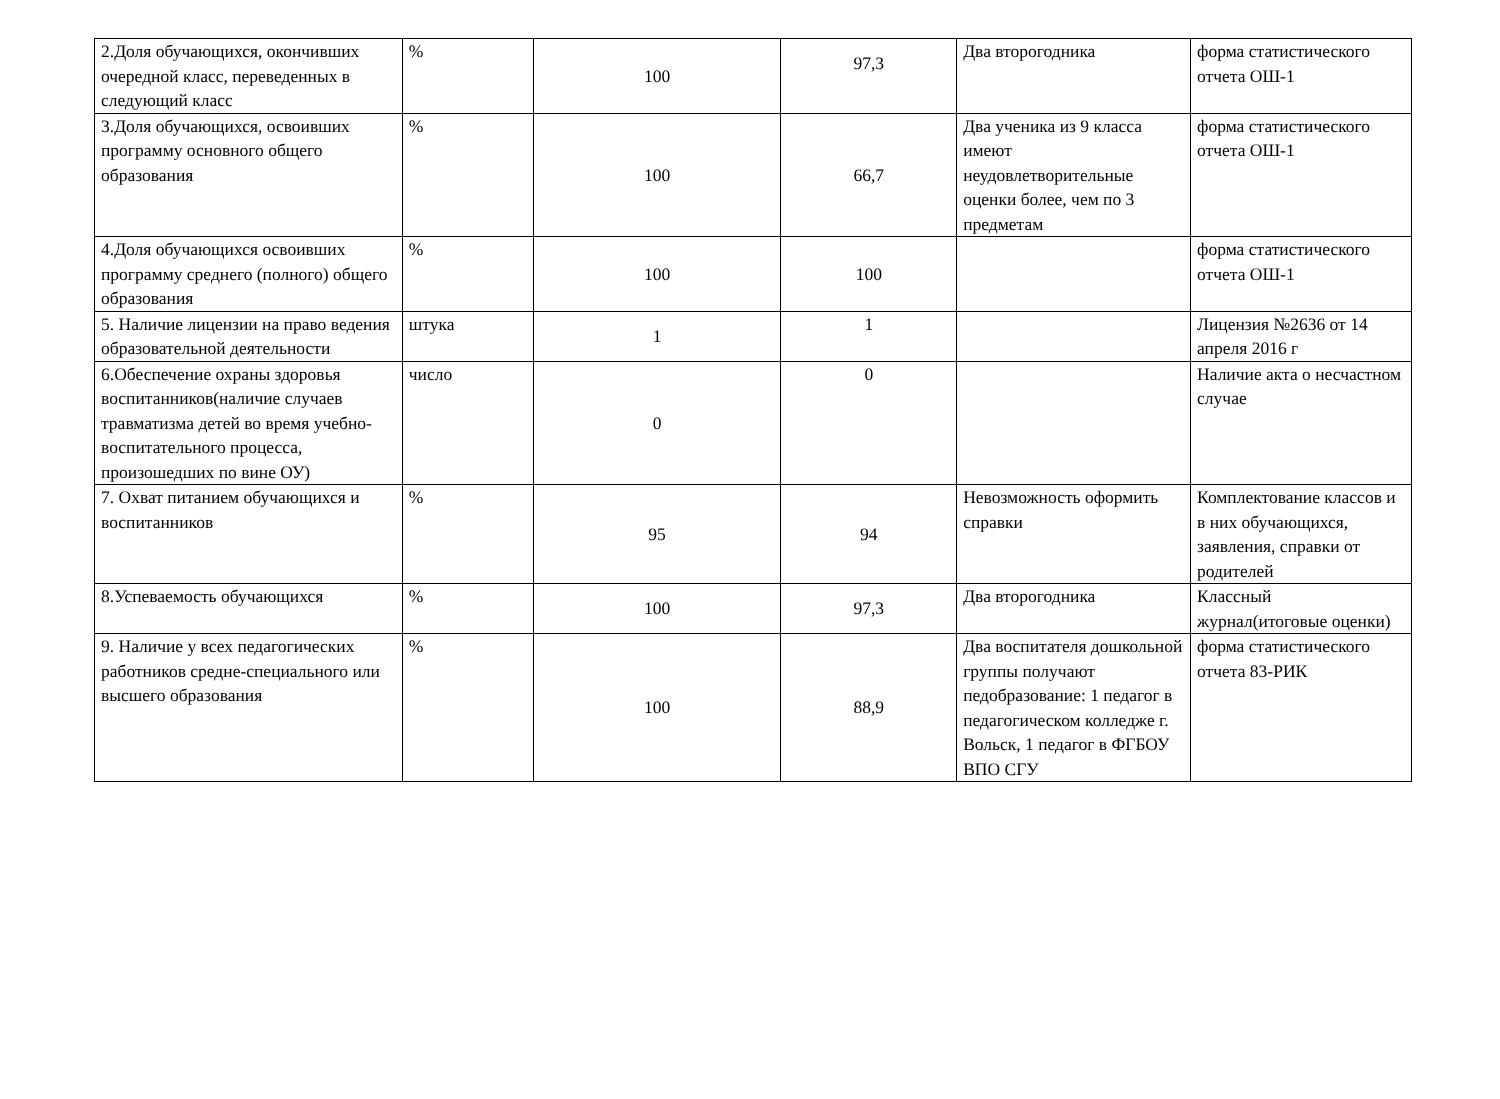| 2.Доля обучающихся, окончивших очередной класс, переведенных в следующий класс | % | 100 | 97,3 | Два второгодника | форма статистического отчета ОШ-1 |
| 3.Доля обучающихся, освоивших программу основного общего образования | % | 100 | 66,7 | Два ученика из 9 класса имеют неудовлетворительные оценки более, чем по 3 предметам | форма статистического отчета ОШ-1 |
| 4.Доля обучающихся освоивших программу среднего (полного) общего образования | % | 100 | 100 | | форма статистического отчета ОШ-1 |
| 5. Наличие лицензии на право ведения образовательной деятельности | штука | 1 | 1 | | Лицензия №2636 от 14 апреля 2016 г |
| 6.Обеспечение охраны здоровья воспитанников(наличие случаев травматизма детей во время учебно-воспитательного процесса, произошедших по вине ОУ) | число | 0 | 0 | | Наличие акта о несчастном случае |
| 7. Охват питанием обучающихся и воспитанников | % | 95 | 94 | Невозможность оформить справки | Комплектование классов и в них обучающихся, заявления, справки от родителей |
| 8.Успеваемость обучающихся | % | 100 | 97,3 | Два второгодника | Классный журнал(итоговые оценки) |
| 9. Наличие у всех педагогических работников средне-специального или высшего образования | % | 100 | 88,9 | Два воспитателя дошкольной группы получают педобразование: 1 педагог в педагогическом колледже г. Вольск, 1 педагог в ФГБОУ ВПО СГУ | форма статистического отчета 83-РИК |